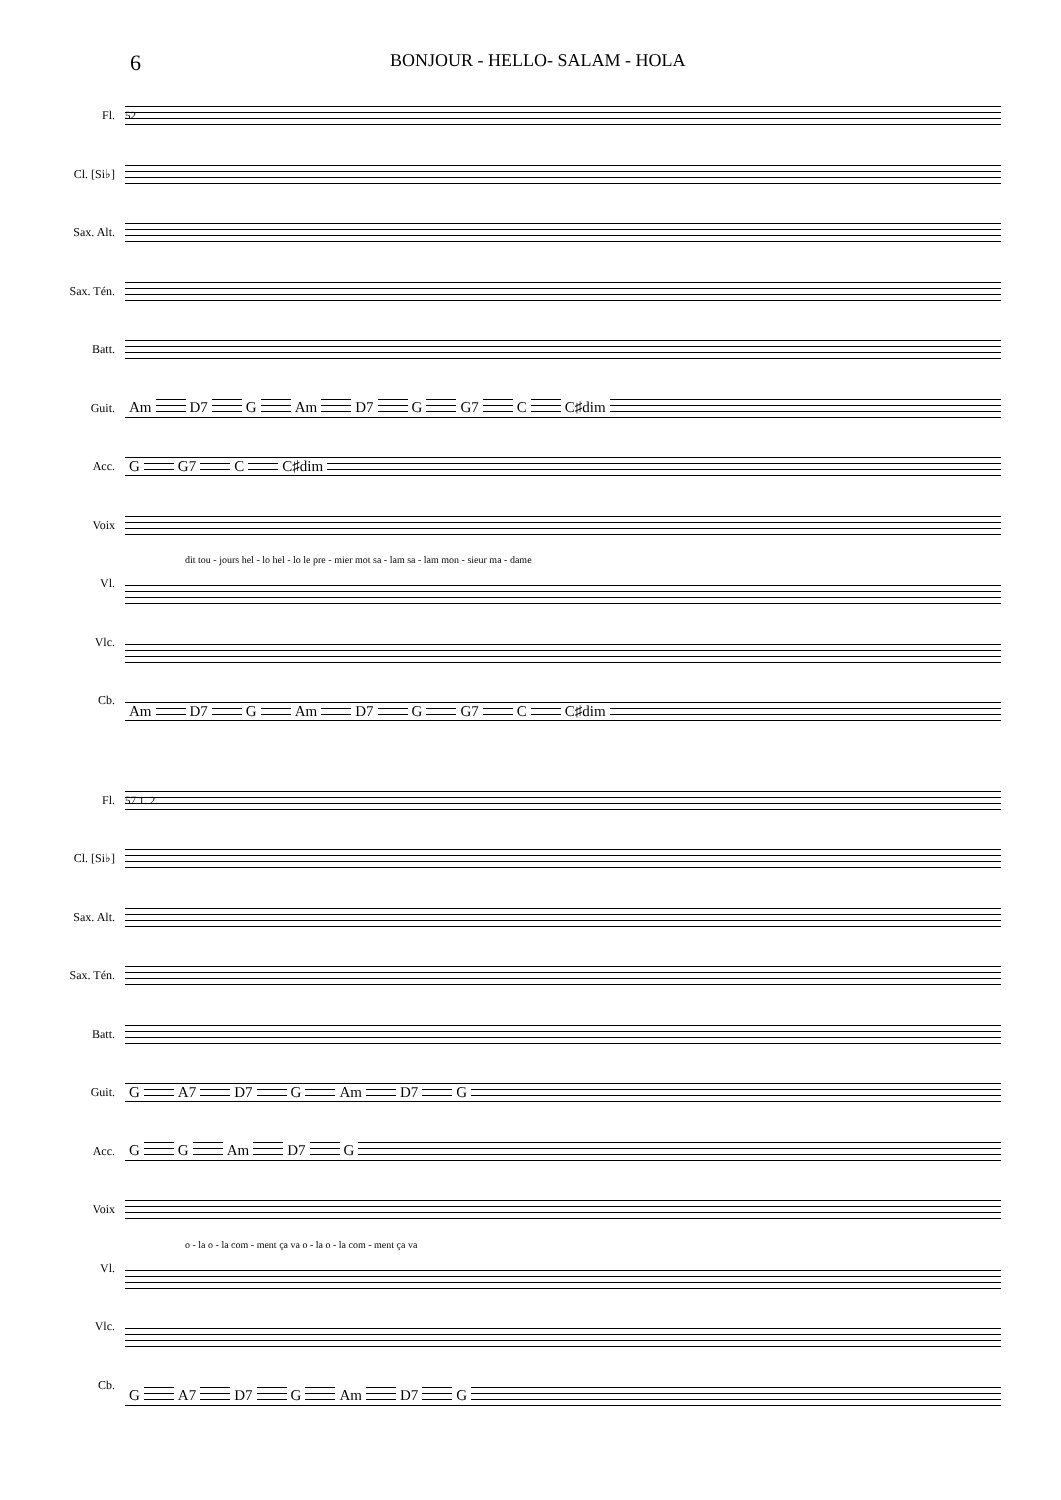6
BONJOUR - HELLO- SALAM - HOLA
Fl.
Cl. [Si♭]
Sax. Alt.
Sax. Tén.
Batt.
Guit.
Acc.
Voix
Vl.
Vlc.
Cb.
52
Am D7 G Am D7 G G7 C C♯dim
G G7 C C♯dim
dit tou - jours hel - lo hel - lo le pre - mier mot sa - lam sa - lam mon - sieur ma - dame
Am D7 G Am D7 G G7 C C♯dim
Fl.
Cl. [Si♭]
Sax. Alt.
Sax. Tén.
Batt.
Guit.
Acc.
Voix
Vl.
Vlc.
Cb.
57 1. 2.
G A7 D7 G Am D7 G
G G Am D7 G
o - la o - la com - ment ça va o - la o - la com - ment ça va
G A7 D7 G Am D7 G